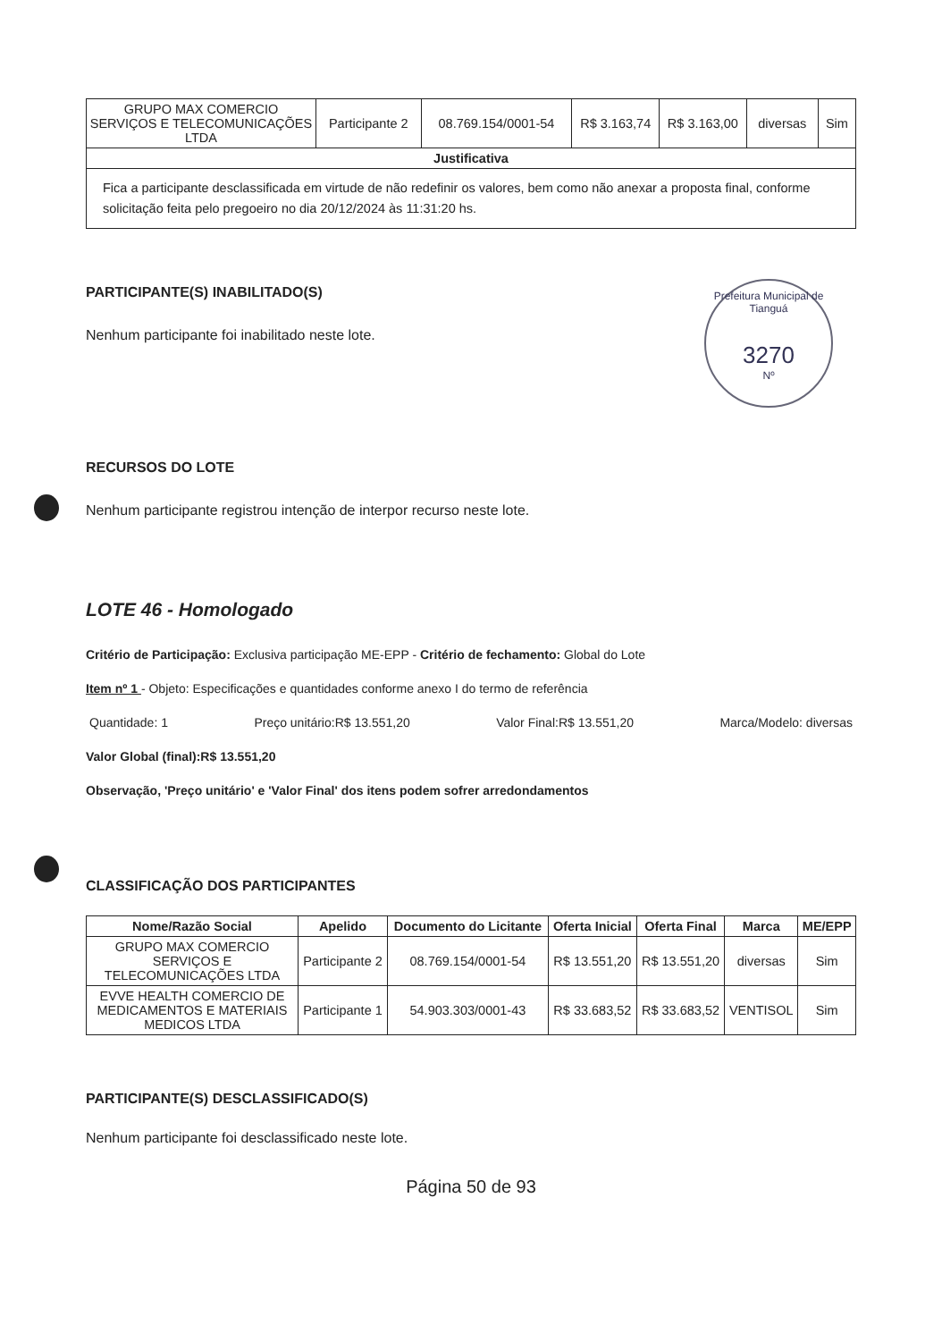Prefeitura Municipal de Tianguá
3270
Nº
| GRUPO MAX COMERCIO SERVIÇOS E TELECOMUNICAÇÕES LTDA | Participante 2 | 08.769.154/0001-54 | R$ 3.163,74 | R$ 3.163,00 | diversas | Sim |
| Justificativa | | | | | | |
| Fica a participante desclassificada em virtude de não redefinir os valores, bem como não anexar a proposta final, conforme solicitação feita pelo pregoeiro no dia 20/12/2024 às 11:31:20 hs. | | | | | | |
PARTICIPANTE(S) INABILITADO(S)
Nenhum participante foi inabilitado neste lote.
RECURSOS DO LOTE
Nenhum participante registrou intenção de interpor recurso neste lote.
LOTE 46 - Homologado
Critério de Participação: Exclusiva participação ME-EPP - Critério de fechamento: Global do Lote
Item nº 1 - Objeto: Especificações e quantidades conforme anexo I do termo de referência
Quantidade: 1 Preço unitário:R$ 13.551,20 Valor Final:R$ 13.551,20 Marca/Modelo: diversas
Valor Global (final):R$ 13.551,20
Observação, 'Preço unitário' e 'Valor Final' dos itens podem sofrer arredondamentos
CLASSIFICAÇÃO DOS PARTICIPANTES
| Nome/Razão Social | Apelido | Documento do Licitante | Oferta Inicial | Oferta Final | Marca | ME/EPP |
| --- | --- | --- | --- | --- | --- | --- |
| GRUPO MAX COMERCIO SERVIÇOS E TELECOMUNICAÇÕES LTDA | Participante 2 | 08.769.154/0001-54 | R$ 13.551,20 | R$ 13.551,20 | diversas | Sim |
| EVVE HEALTH COMERCIO DE MEDICAMENTOS E MATERIAIS MEDICOS LTDA | Participante 1 | 54.903.303/0001-43 | R$ 33.683,52 | R$ 33.683,52 | VENTISOL | Sim |
PARTICIPANTE(S) DESCLASSIFICADO(S)
Nenhum participante foi desclassificado neste lote.
Página 50 de 93